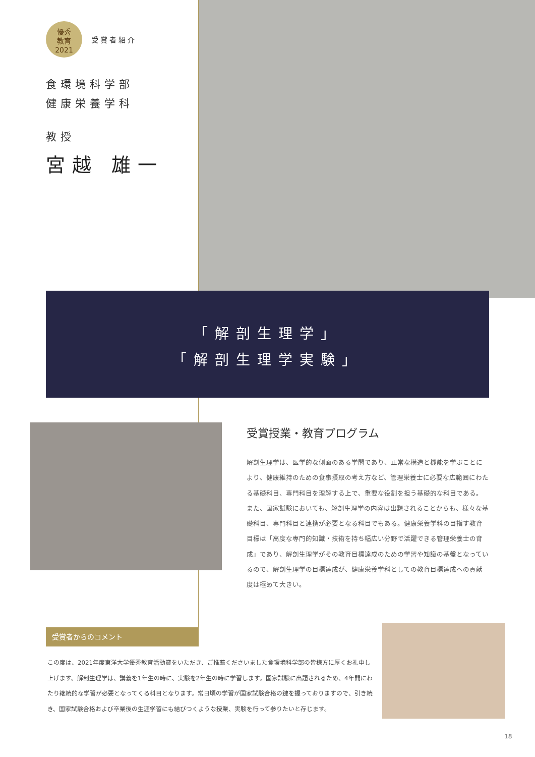優秀
教育
2021 受賞者紹介
食環境科学部
健康栄養学科
教授
宮越 雄一
「解剖生理学」
「解剖生理学実験」
受賞授業・教育プログラム
解剖生理学は、医学的な側面のある学問であり、正常な構造と機能を学ぶことにより、健康維持のための食事摂取の考え方など、管理栄養士に必要な広範囲にわたる基礎科目、専門科目を理解する上で、重要な役割を担う基礎的な科目である。また、国家試験においても、解剖生理学の内容は出題されることからも、様々な基礎科目、専門科目と連携が必要となる科目でもある。健康栄養学科の目指す教育目標は「高度な専門的知識・技術を持ち幅広い分野で活躍できる管理栄養士の育成」であり、解剖生理学がその教育目標達成のための学習や知識の基盤となっているので、解剖生理学の目標達成が、健康栄養学科としての教育目標達成への貢献度は極めて大きい。
受賞者からのコメント
この度は、2021年度東洋大学優秀教育活動賞をいただき、ご推薦くださいました食環境科学部の皆様方に厚くお礼申し上げます。解剖生理学は、講義を1年生の時に、実験を2年生の時に学習します。国家試験に出題されるため、4年間にわたり継続的な学習が必要となってくる科目となります。常日頃の学習が国家試験合格の鍵を握っておりますので、引き続き、国家試験合格および卒業後の生涯学習にも結びつくような授業、実験を行って参りたいと存じます。
18